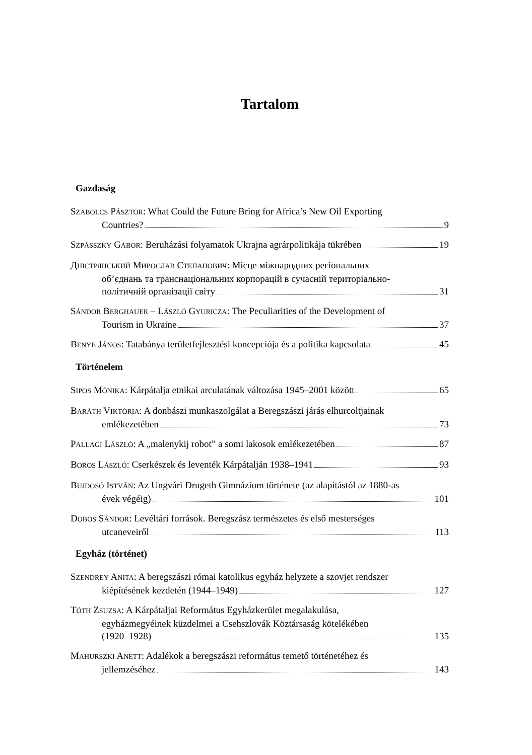Tartalom
Gazdaság
SZABOLCS PÁSZTOR: What Could the Future Bring for Africa’s New Oil Exporting
Countries? 9
SZPÁSSZKY GÁBOR: Beruházási folyamatok Ukrajna agrárpolitikája tükrében 19
ДНІСТРЯНСЬКИЙ МИРОСЛАВ СТЕПАНОВИЧ: Місце міжнародних регіональних
об’єднань та транснаціональних корпорацій в сучасній територіально-
політичній організації світу 31
SÁNDOR BERGHAUER – LÁSZLÓ GYURICZA: The Peculiarities of the Development of
Tourism in Ukraine 37
BENYE JÁNOS: Tatabánya területfejlesztési koncepciója és a politika kapcsolata 45
Történelem
SIPOS MÓNIKA: Kárpátalja etnikai arculatának változása 1945–2001 között 65
BARÁTH VIKTÓRIA: A donbászi munkaszolgálat a Beregszászi járás elhurcoltjainak
emlékezetében 73
PALLAGI LÁSZLÓ: A „malenykij robot” a somi lakosok emlékezetében 87
BOROS LÁSZLÓ: Cserkészek és leventék Kárpátalján 1938–1941 93
BUJDOSÓ ISTVÁN: Az Ungvári Drugeth Gimnázium története (az alapítástól az 1880-as
évek végéig) 101
DOBOS SÁNDOR: Levéltári források. Beregszász természetes és első mesterséges
utcaneveiről 113
Egyház (történet)
SZENDREY ANITA: A beregszászi római katolikus egyház helyzete a szovjet rendszer
kiépítésének kezdetén (1944–1949) 127
TÓTH ZSUZSA: A Kárpátaljai Református Egyházkerület megalakulása,
egyházmegyéinek küzdelmei a Csehszlovák Köztársaság kötelékében
(1920–1928) 135
MAHURSZKI ANETT: Adalékok a beregszászi református temető történetéhez és
jellemzéséhez 143